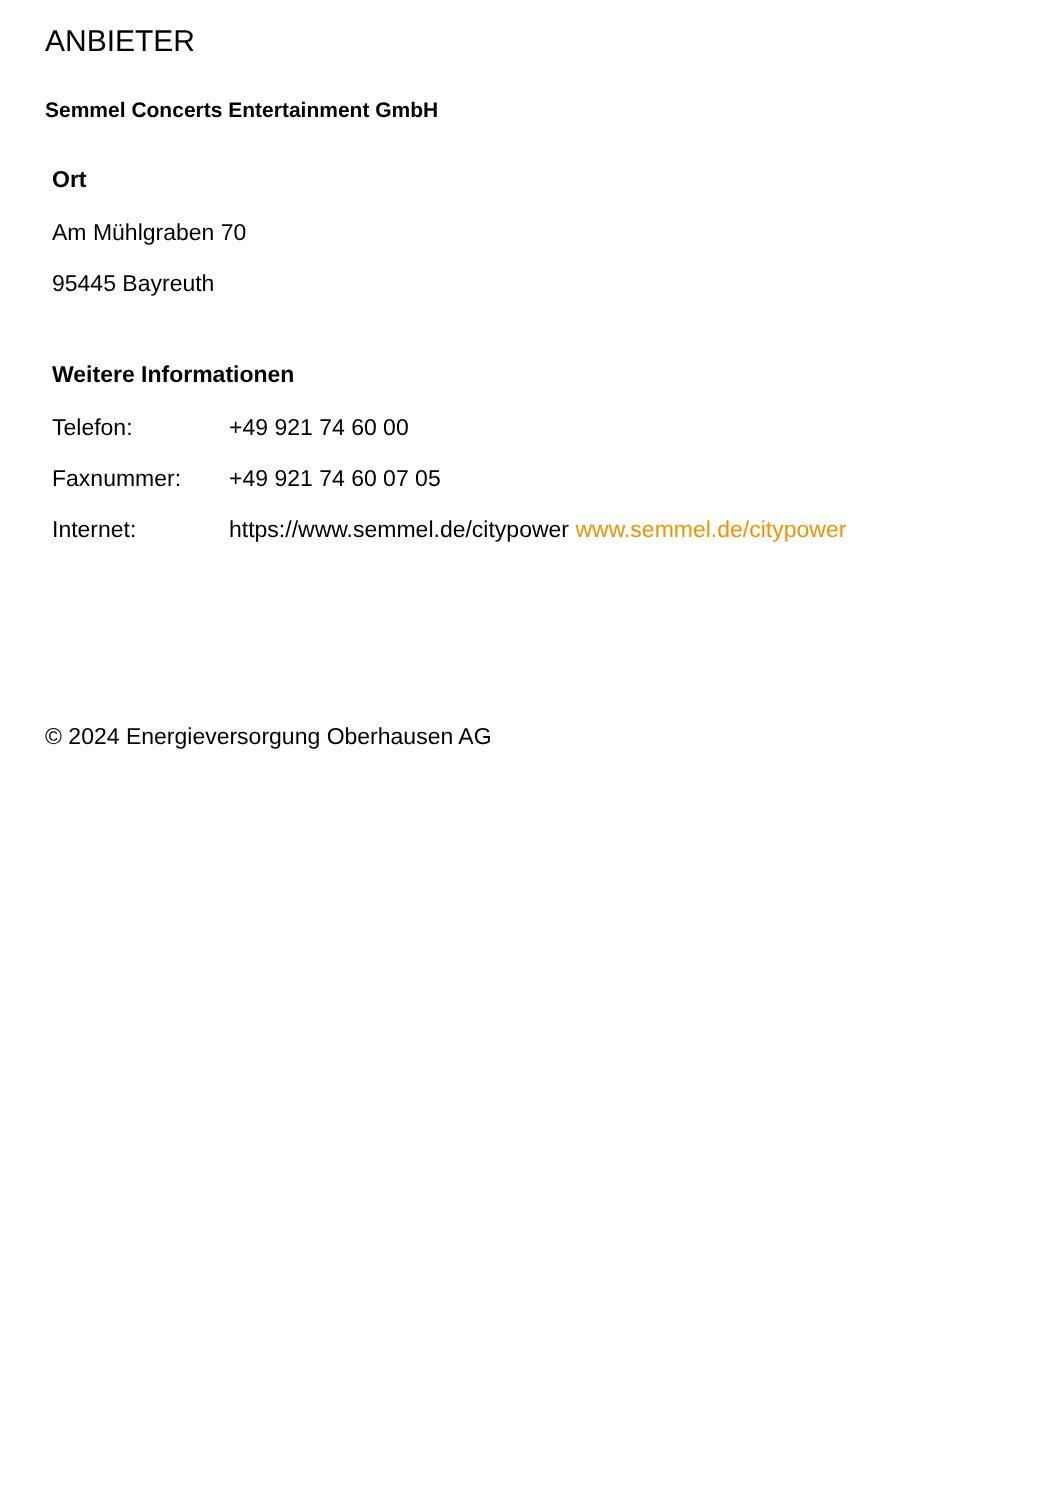ANBIETER
Semmel Concerts Entertainment GmbH
Ort
Am Mühlgraben 70
95445 Bayreuth
Weitere Informationen
Telefon: +49 921 74 60 00
Faxnummer: +49 921 74 60 07 05
Internet: https://www.semmel.de/citypower www.semmel.de/citypower
© 2024 Energieversorgung Oberhausen AG